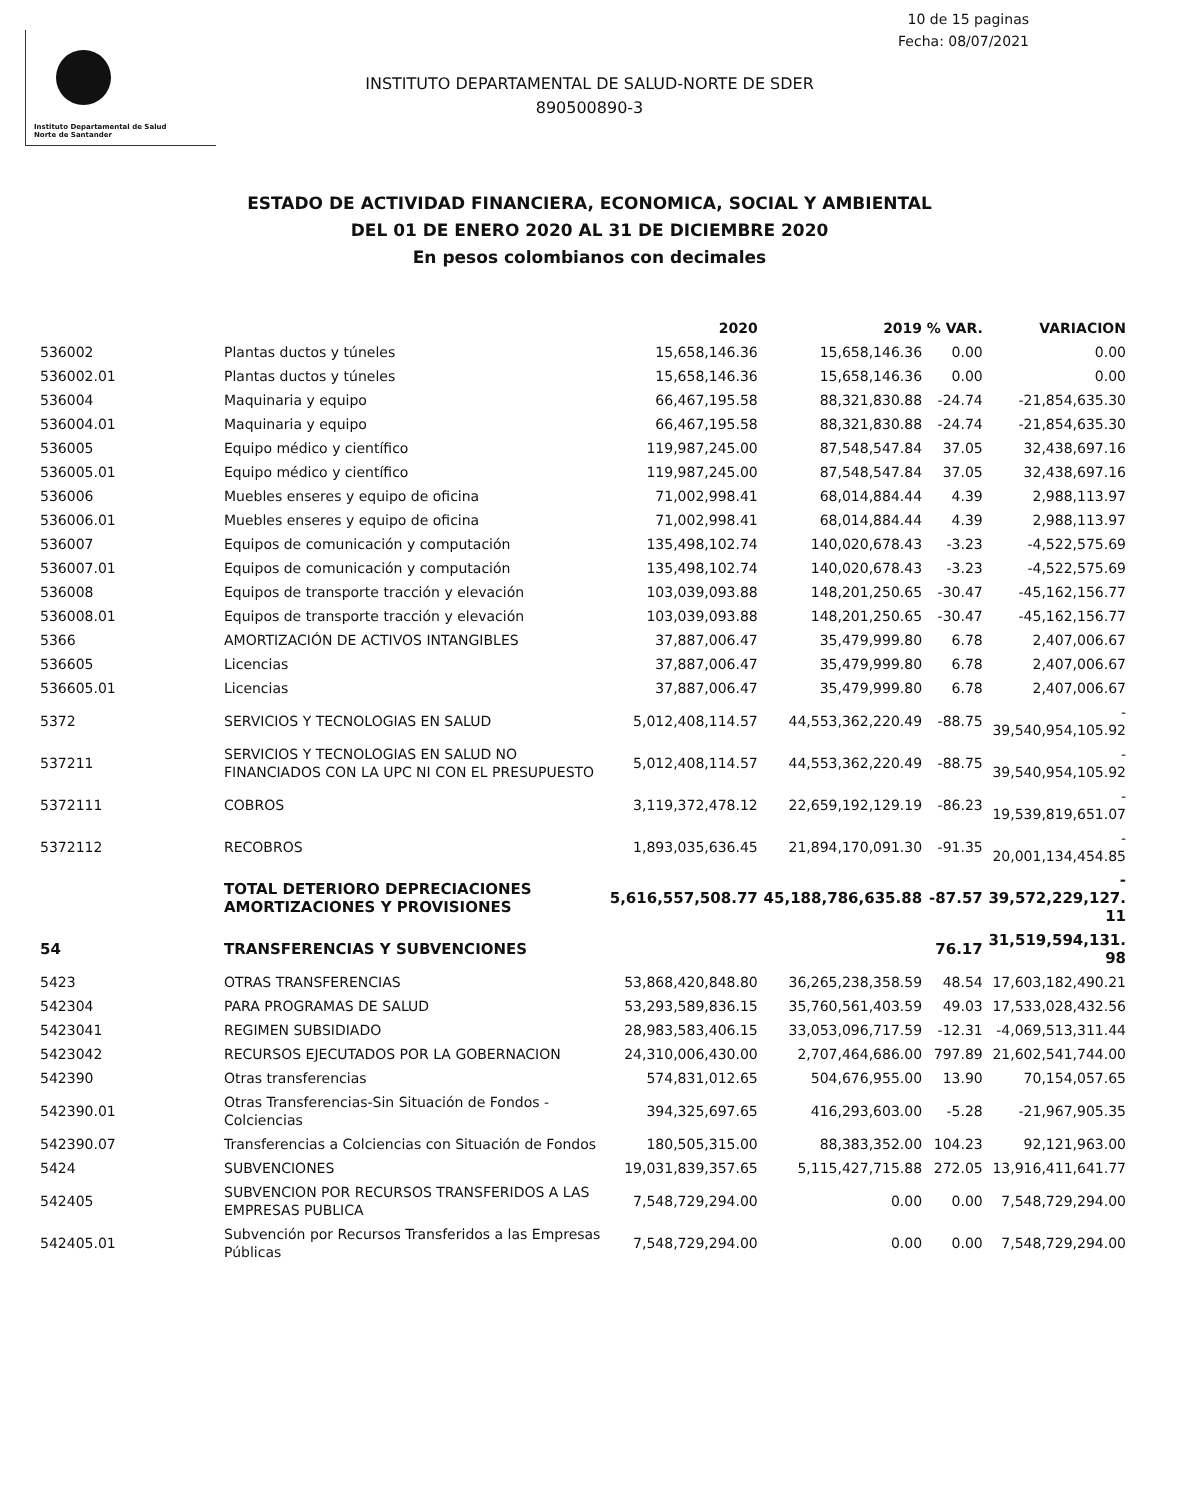10 de 15 paginas
Fecha: 08/07/2021
Instituto Departamental de Salud
Norte de Santander
INSTITUTO DEPARTAMENTAL DE SALUD-NORTE DE SDER
890500890-3
ESTADO DE ACTIVIDAD FINANCIERA, ECONOMICA, SOCIAL Y AMBIENTAL
DEL 01 DE ENERO 2020 AL 31 DE DICIEMBRE 2020
En pesos colombianos con decimales
| | | 2020 | 2019 | % VAR. | VARIACION |
| --- | --- | --- | --- | --- | --- |
| 536002 | Plantas ductos y túneles | 15,658,146.36 | 15,658,146.36 | 0.00 | 0.00 |
| 536002.01 | Plantas ductos y túneles | 15,658,146.36 | 15,658,146.36 | 0.00 | 0.00 |
| 536004 | Maquinaria y equipo | 66,467,195.58 | 88,321,830.88 | -24.74 | -21,854,635.30 |
| 536004.01 | Maquinaria y equipo | 66,467,195.58 | 88,321,830.88 | -24.74 | -21,854,635.30 |
| 536005 | Equipo médico y científico | 119,987,245.00 | 87,548,547.84 | 37.05 | 32,438,697.16 |
| 536005.01 | Equipo médico y científico | 119,987,245.00 | 87,548,547.84 | 37.05 | 32,438,697.16 |
| 536006 | Muebles enseres y equipo de oficina | 71,002,998.41 | 68,014,884.44 | 4.39 | 2,988,113.97 |
| 536006.01 | Muebles enseres y equipo de oficina | 71,002,998.41 | 68,014,884.44 | 4.39 | 2,988,113.97 |
| 536007 | Equipos de comunicación y computación | 135,498,102.74 | 140,020,678.43 | -3.23 | -4,522,575.69 |
| 536007.01 | Equipos de comunicación y computación | 135,498,102.74 | 140,020,678.43 | -3.23 | -4,522,575.69 |
| 536008 | Equipos de transporte tracción y elevación | 103,039,093.88 | 148,201,250.65 | -30.47 | -45,162,156.77 |
| 536008.01 | Equipos de transporte tracción y elevación | 103,039,093.88 | 148,201,250.65 | -30.47 | -45,162,156.77 |
| 5366 | AMORTIZACIÓN DE ACTIVOS INTANGIBLES | 37,887,006.47 | 35,479,999.80 | 6.78 | 2,407,006.67 |
| 536605 | Licencias | 37,887,006.47 | 35,479,999.80 | 6.78 | 2,407,006.67 |
| 536605.01 | Licencias | 37,887,006.47 | 35,479,999.80 | 6.78 | 2,407,006.67 |
| 5372 | SERVICIOS Y TECNOLOGIAS EN SALUD | 5,012,408,114.57 | 44,553,362,220.49 | -88.75 | - 39,540,954,105.92 |
| 537211 | SERVICIOS Y TECNOLOGIAS EN SALUD NO FINANCIADOS CON LA UPC NI CON EL PRESUPUESTO | 5,012,408,114.57 | 44,553,362,220.49 | -88.75 | - 39,540,954,105.92 |
| 5372111 | COBROS | 3,119,372,478.12 | 22,659,192,129.19 | -86.23 | - 19,539,819,651.07 |
| 5372112 | RECOBROS | 1,893,035,636.45 | 21,894,170,091.30 | -91.35 | - 20,001,134,454.85 |
| | TOTAL DETERIORO DEPRECIACIONES AMORTIZACIONES Y PROVISIONES | 5,616,557,508.77 | 45,188,786,635.88 | -87.57 | - 39,572,229,127. 11 |
| 54 | TRANSFERENCIAS Y SUBVENCIONES | | | 76.17 | 31,519,594,131. 98 |
| 5423 | OTRAS TRANSFERENCIAS | 53,868,420,848.80 | 36,265,238,358.59 | 48.54 | 17,603,182,490.21 |
| 542304 | PARA PROGRAMAS DE SALUD | 53,293,589,836.15 | 35,760,561,403.59 | 49.03 | 17,533,028,432.56 |
| 5423041 | REGIMEN SUBSIDIADO | 28,983,583,406.15 | 33,053,096,717.59 | -12.31 | -4,069,513,311.44 |
| 5423042 | RECURSOS EJECUTADOS POR LA GOBERNACION | 24,310,006,430.00 | 2,707,464,686.00 | 797.89 | 21,602,541,744.00 |
| 542390 | Otras transferencias | 574,831,012.65 | 504,676,955.00 | 13.90 | 70,154,057.65 |
| 542390.01 | Otras Transferencias-Sin Situación de Fondos -Colciencias | 394,325,697.65 | 416,293,603.00 | -5.28 | -21,967,905.35 |
| 542390.07 | Transferencias a Colciencias con Situación de Fondos | 180,505,315.00 | 88,383,352.00 | 104.23 | 92,121,963.00 |
| 5424 | SUBVENCIONES | 19,031,839,357.65 | 5,115,427,715.88 | 272.05 | 13,916,411,641.77 |
| 542405 | SUBVENCION POR RECURSOS TRANSFERIDOS A LAS EMPRESAS PUBLICA | 7,548,729,294.00 | 0.00 | 0.00 | 7,548,729,294.00 |
| 542405.01 | Subvención por Recursos Transferidos a las Empresas Públicas | 7,548,729,294.00 | 0.00 | 0.00 | 7,548,729,294.00 |